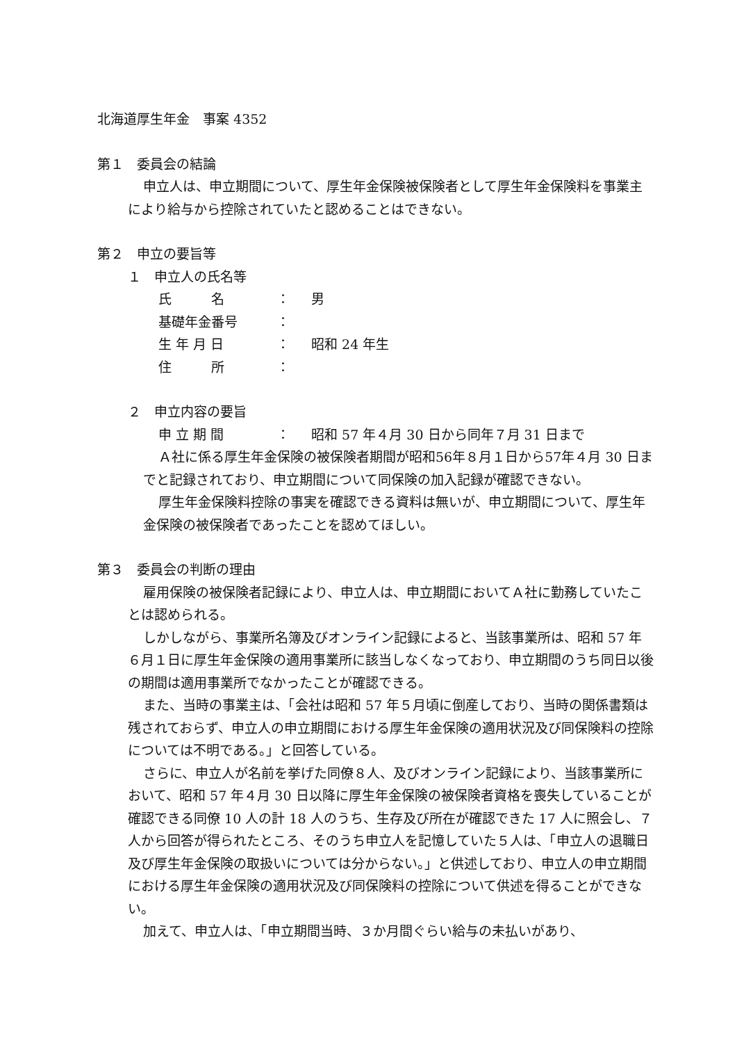北海道厚生年金　事案 4352
第１　委員会の結論
申立人は、申立期間について、厚生年金保険被保険者として厚生年金保険料を事業主により給与から控除されていたと認めることはできない。
第２　申立の要旨等
１　申立人の氏名等
氏　　　名 ： 男
基礎年金番号 ：
生 年 月 日 ： 昭和 24 年生
住　　　所 ：
２　申立内容の要旨
申 立 期 間 ： 昭和 57 年４月 30 日から同年７月 31 日まで
Ａ社に係る厚生年金保険の被保険者期間が昭和56年８月１日から57年４月 30 日までと記録されており、申立期間について同保険の加入記録が確認できない。
厚生年金保険料控除の事実を確認できる資料は無いが、申立期間について、厚生年金保険の被保険者であったことを認めてほしい。
第３　委員会の判断の理由
雇用保険の被保険者記録により、申立人は、申立期間においてＡ社に勤務していたことは認められる。
しかしながら、事業所名簿及びオンライン記録によると、当該事業所は、昭和 57 年６月１日に厚生年金保険の適用事業所に該当しなくなっており、申立期間のうち同日以後の期間は適用事業所でなかったことが確認できる。
また、当時の事業主は、「会社は昭和 57 年５月頃に倒産しており、当時の関係書類は残されておらず、申立人の申立期間における厚生年金保険の適用状況及び同保険料の控除については不明である。」と回答している。
さらに、申立人が名前を挙げた同僚８人、及びオンライン記録により、当該事業所において、昭和 57 年４月 30 日以降に厚生年金保険の被保険者資格を喪失していることが確認できる同僚 10 人の計 18 人のうち、生存及び所在が確認できた 17 人に照会し、７人から回答が得られたところ、そのうち申立人を記憶していた５人は、「申立人の退職日及び厚生年金保険の取扱いについては分からない。」と供述しており、申立人の申立期間における厚生年金保険の適用状況及び同保険料の控除について供述を得ることができない。
加えて、申立人は、「申立期間当時、３か月間ぐらい給与の未払いがあり、